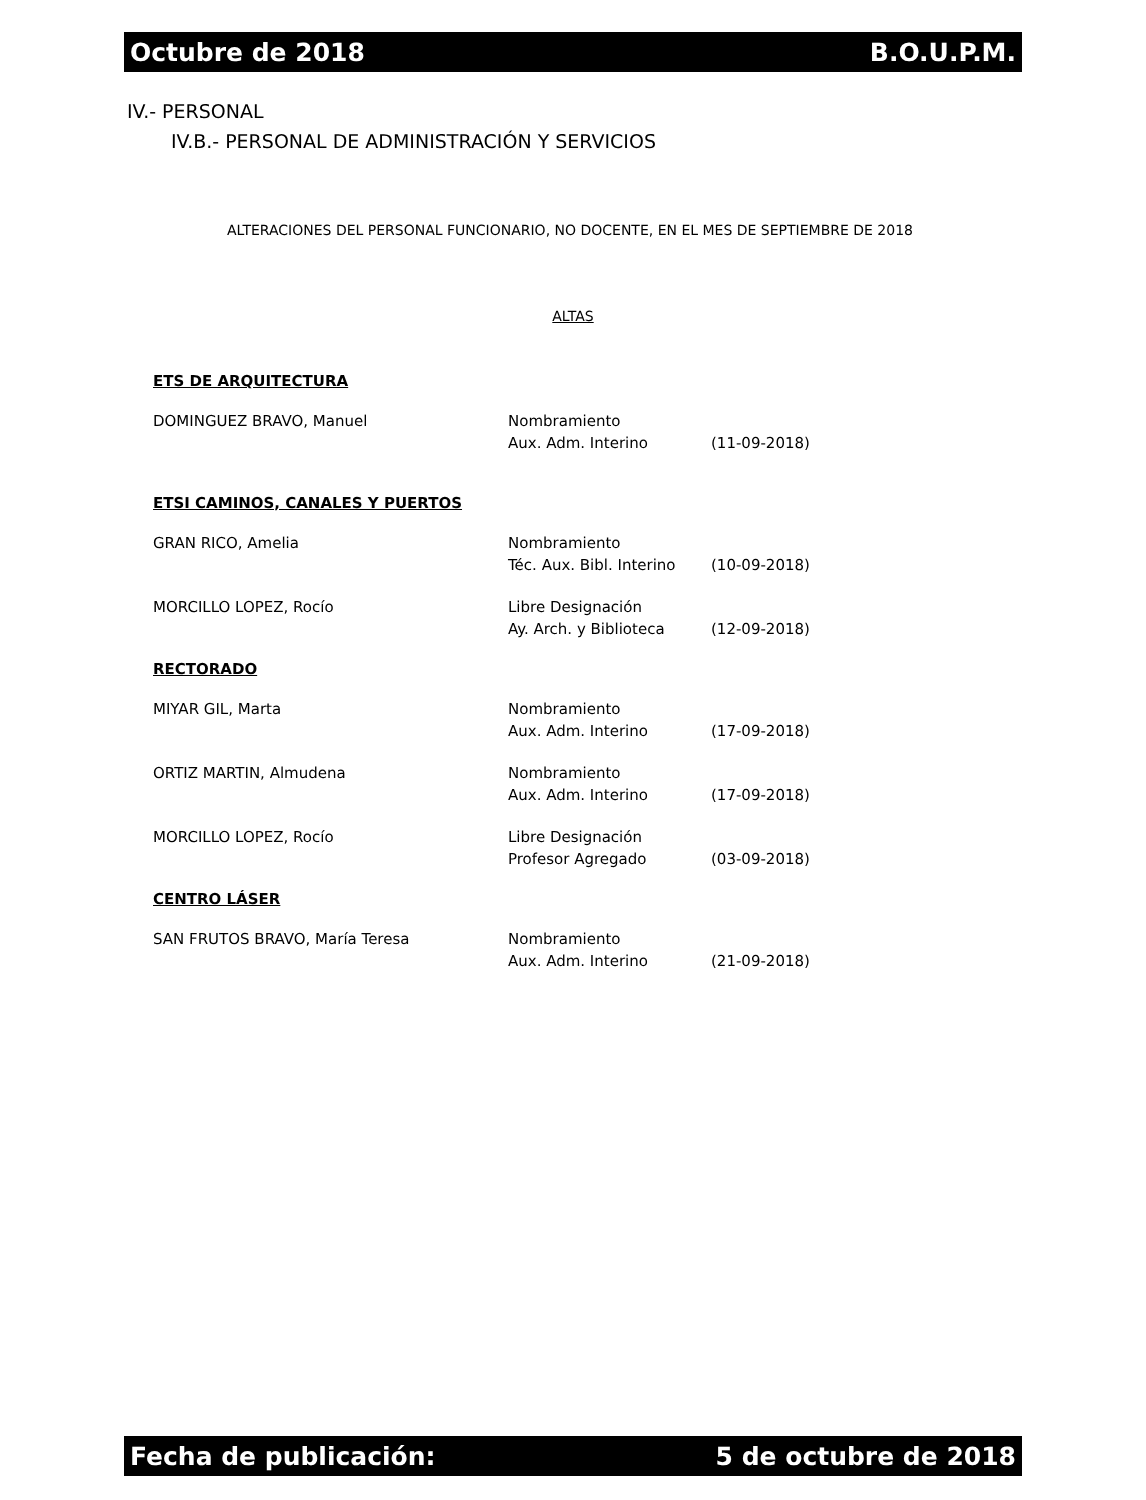Octubre de 2018 B.O.U.P.M.
IV.- PERSONAL
IV.B.- PERSONAL DE ADMINISTRACIÓN Y SERVICIOS
ALTERACIONES DEL PERSONAL FUNCIONARIO, NO DOCENTE, EN EL MES DE SEPTIEMBRE DE 2018
ALTAS
ETS DE ARQUITECTURA
| DOMINGUEZ BRAVO, Manuel | Nombramiento Aux. Adm. Interino | (11-09-2018) |
ETSI CAMINOS, CANALES Y PUERTOS
| GRAN RICO, Amelia | Nombramiento Téc. Aux. Bibl. Interino | (10-09-2018) |
| MORCILLO LOPEZ, Rocío | Libre Designación Ay. Arch. y Biblioteca | (12-09-2018) |
RECTORADO
| MIYAR GIL, Marta | Nombramiento Aux. Adm. Interino | (17-09-2018) |
| ORTIZ MARTIN, Almudena | Nombramiento Aux. Adm. Interino | (17-09-2018) |
| MORCILLO LOPEZ, Rocío | Libre Designación Profesor Agregado | (03-09-2018) |
CENTRO LÁSER
| SAN FRUTOS BRAVO, María Teresa | Nombramiento Aux. Adm. Interino | (21-09-2018) |
Fecha de publicación: 5 de octubre de 2018